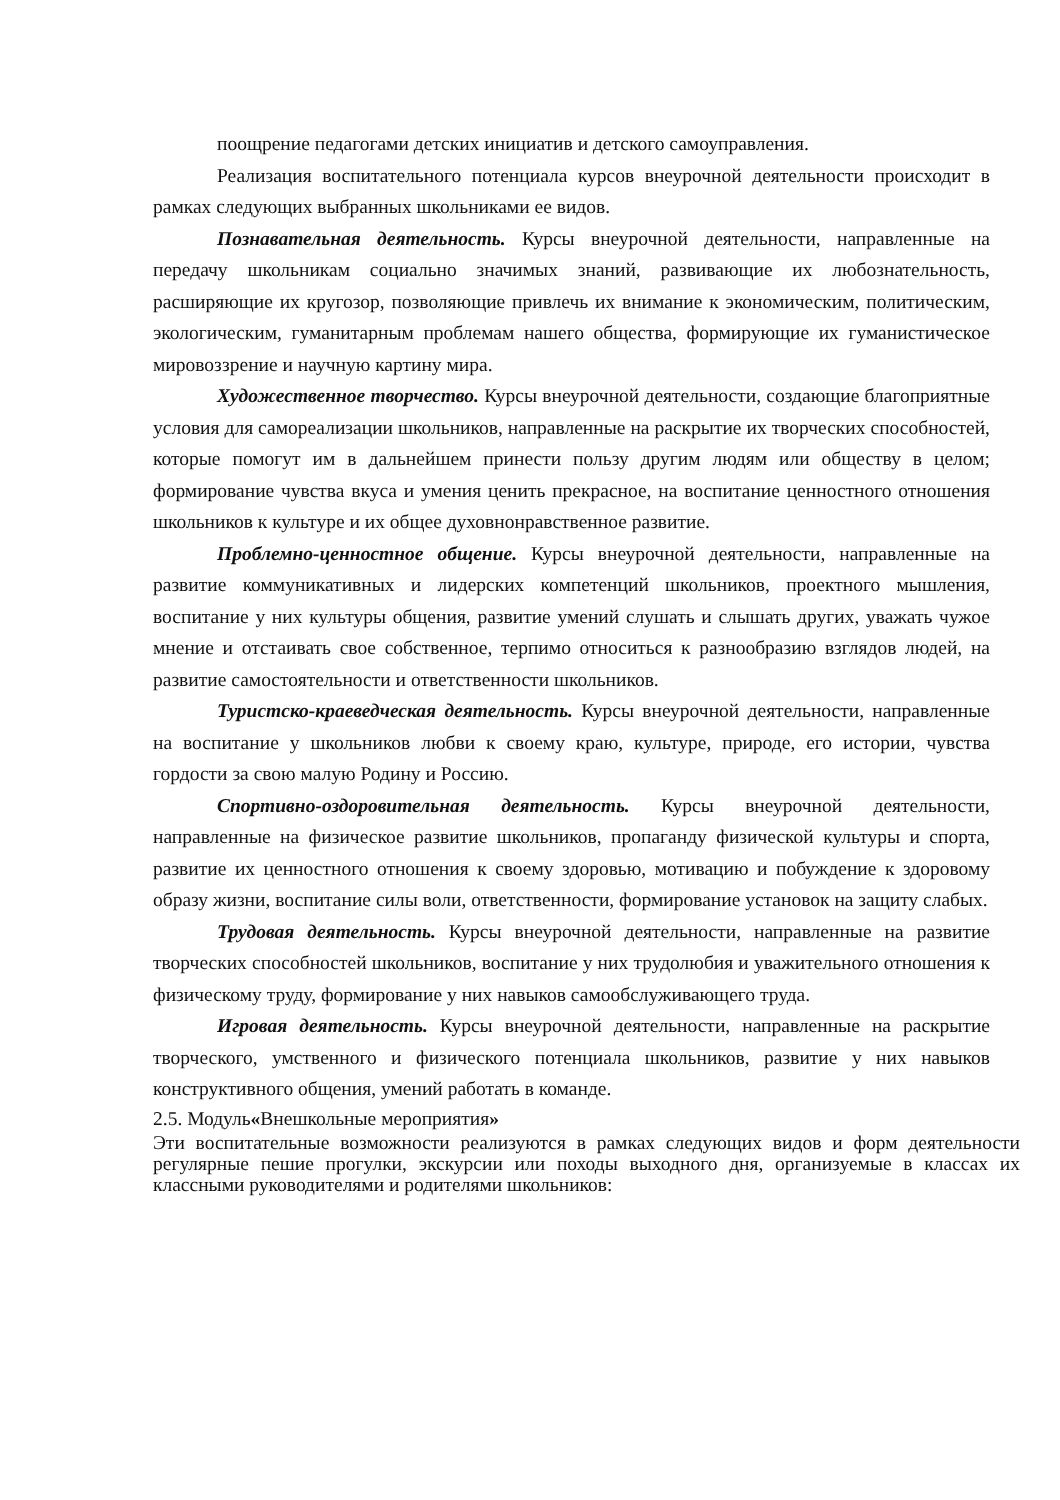поощрение педагогами детских инициатив и детского самоуправления.
Реализация воспитательного потенциала курсов внеурочной деятельности происходит в рамках следующих выбранных школьниками ее видов.
Познавательная деятельность. Курсы внеурочной деятельности, направленные на передачу школьникам социально значимых знаний, развивающие их любознательность, расширяющие их кругозор, позволяющие привлечь их внимание к экономическим, политическим, экологическим, гуманитарным проблемам нашего общества, формирующие их гуманистическое мировоззрение и научную картину мира.
Художественное творчество. Курсы внеурочной деятельности, создающие благоприятные условия для самореализации школьников, направленные на раскрытие их творческих способностей, которые помогут им в дальнейшем принести пользу другим людям или обществу в целом; формирование чувства вкуса и умения ценить прекрасное, на воспитание ценностного отношения школьников к культуре и их общее духовнонравственное развитие.
Проблемно-ценностное общение. Курсы внеурочной деятельности, направленные на развитие коммуникативных и лидерских компетенций школьников, проектного мышления, воспитание у них культуры общения, развитие умений слушать и слышать других, уважать чужое мнение и отстаивать свое собственное, терпимо относиться к разнообразию взглядов людей, на развитие самостоятельности и ответственности школьников.
Туристско-краеведческая деятельность. Курсы внеурочной деятельности, направленные на воспитание у школьников любви к своему краю, культуре, природе, его истории, чувства гордости за свою малую Родину и Россию.
Спортивно-оздоровительная деятельность. Курсы внеурочной деятельности, направленные на физическое развитие школьников, пропаганду физической культуры и спорта, развитие их ценностного отношения к своему здоровью, мотивацию и побуждение к здоровому образу жизни, воспитание силы воли, ответственности, формирование установок на защиту слабых.
Трудовая деятельность. Курсы внеурочной деятельности, направленные на развитие творческих способностей школьников, воспитание у них трудолюбия и уважительного отношения к физическому труду, формирование у них навыков самообслуживающего труда.
Игровая деятельность. Курсы внеурочной деятельности, направленные на раскрытие творческого, умственного и физического потенциала школьников, развитие у них навыков конструктивного общения, умений работать в команде.
2.5. Модуль«Внешкольные мероприятия»
Эти воспитательные возможности реализуются в рамках следующих видов и форм деятельности регулярные пешие прогулки, экскурсии или походы выходного дня, организуемые в классах их классными руководителями и родителями школьников: